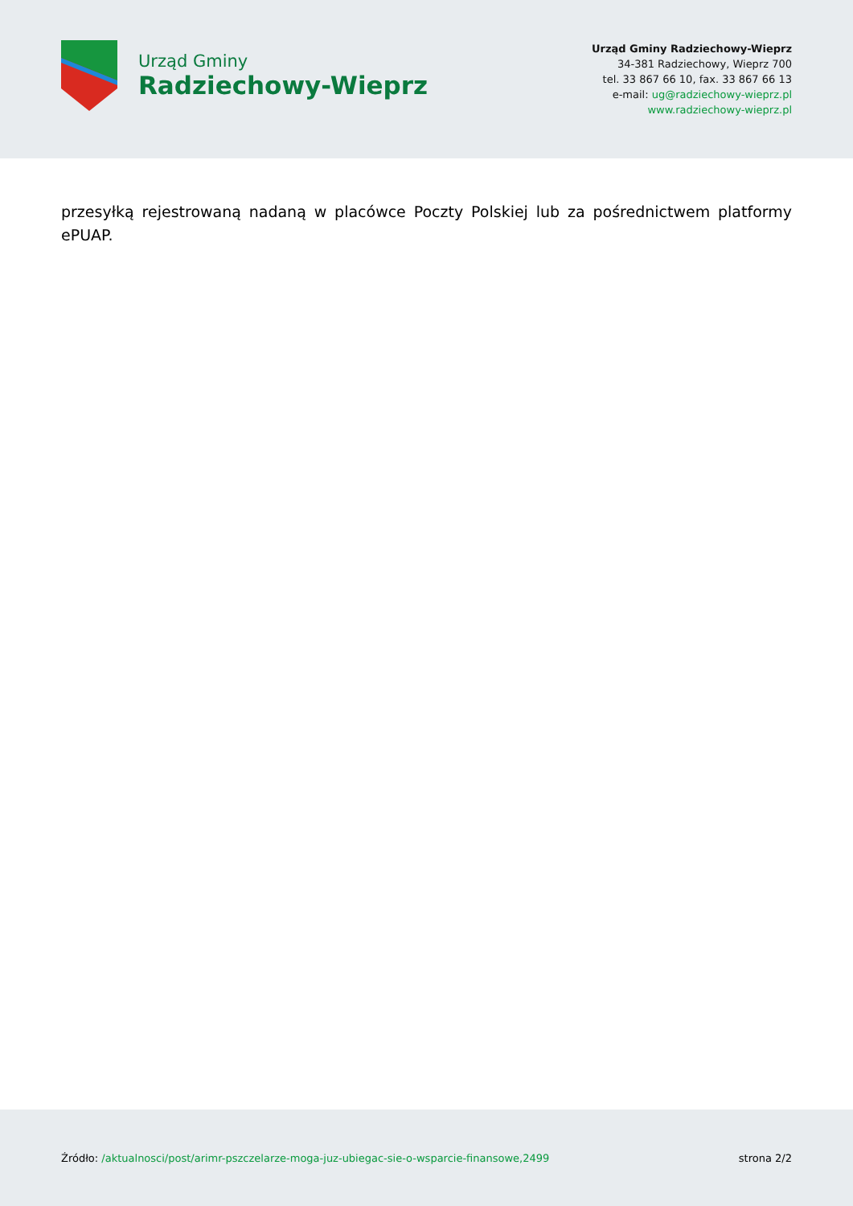Urząd Gminy
Radziechowy-Wieprz
Urząd Gminy Radziechowy-Wieprz
34-381 Radziechowy, Wieprz 700
tel. 33 867 66 10, fax. 33 867 66 13
e-mail: ug@radziechowy-wieprz.pl
www.radziechowy-wieprz.pl
przesyłką rejestrowaną nadaną w placówce Poczty Polskiej lub za pośrednictwem platformy ePUAP.
Źródło: /aktualnosci/post/arimr-pszczelarze-moga-juz-ubiegac-sie-o-wsparcie-finansowe,2499
strona 2/2